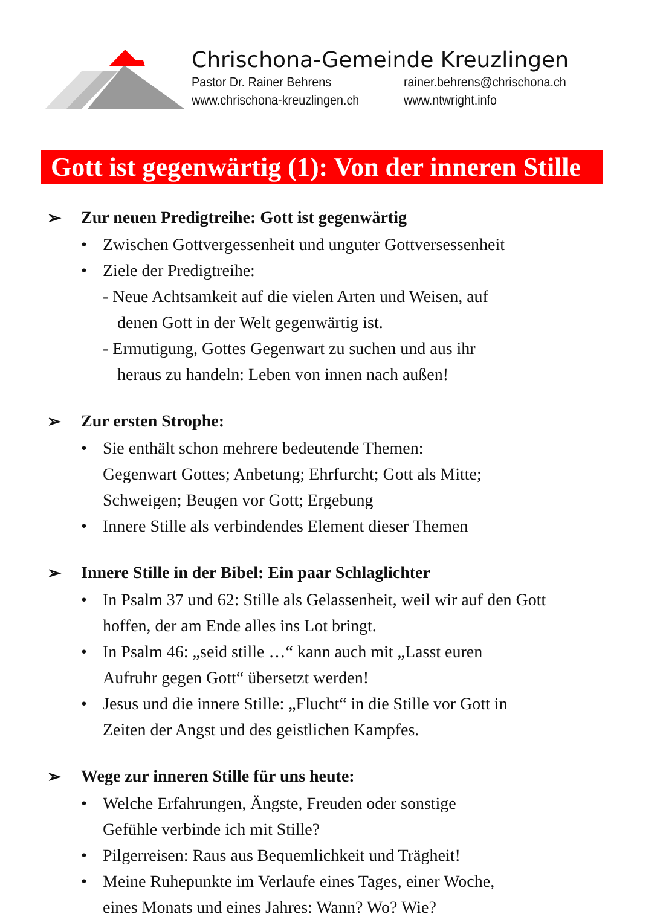Chrischona-Gemeinde Kreuzlingen
Pastor Dr. Rainer Behrens rainer.behrens@chrischona.ch
www.chrischona-kreuzlingen.ch www.ntwright.info
Gott ist gegenwärtig (1): Von der inneren Stille
➢ Zur neuen Predigtreihe: Gott ist gegenwärtig
• Zwischen Gottvergessenheit und unguter Gottversessenheit
• Ziele der Predigtreihe:
- Neue Achtsamkeit auf die vielen Arten und Weisen, auf
denen Gott in der Welt gegenwärtig ist.
- Ermutigung, Gottes Gegenwart zu suchen und aus ihr
heraus zu handeln: Leben von innen nach außen!
➢ Zur ersten Strophe:
• Sie enthält schon mehrere bedeutende Themen:
Gegenwart Gottes; Anbetung; Ehrfurcht; Gott als Mitte;
Schweigen; Beugen vor Gott; Ergebung
• Innere Stille als verbindendes Element dieser Themen
➢ Innere Stille in der Bibel: Ein paar Schlaglichter
• In Psalm 37 und 62: Stille als Gelassenheit, weil wir auf den Gott
hoffen, der am Ende alles ins Lot bringt.
• In Psalm 46: „seid stille …“ kann auch mit „Lasst euren
Aufruhr gegen Gott“ übersetzt werden!
• Jesus und die innere Stille: „Flucht“ in die Stille vor Gott in
Zeiten der Angst und des geistlichen Kampfes.
➢ Wege zur inneren Stille für uns heute:
• Welche Erfahrungen, Ängste, Freuden oder sonstige
Gefühle verbinde ich mit Stille?
• Pilgerreisen: Raus aus Bequemlichkeit und Trägheit!
• Meine Ruhepunkte im Verlaufe eines Tages, einer Woche,
eines Monats und eines Jahres: Wann? Wo? Wie?